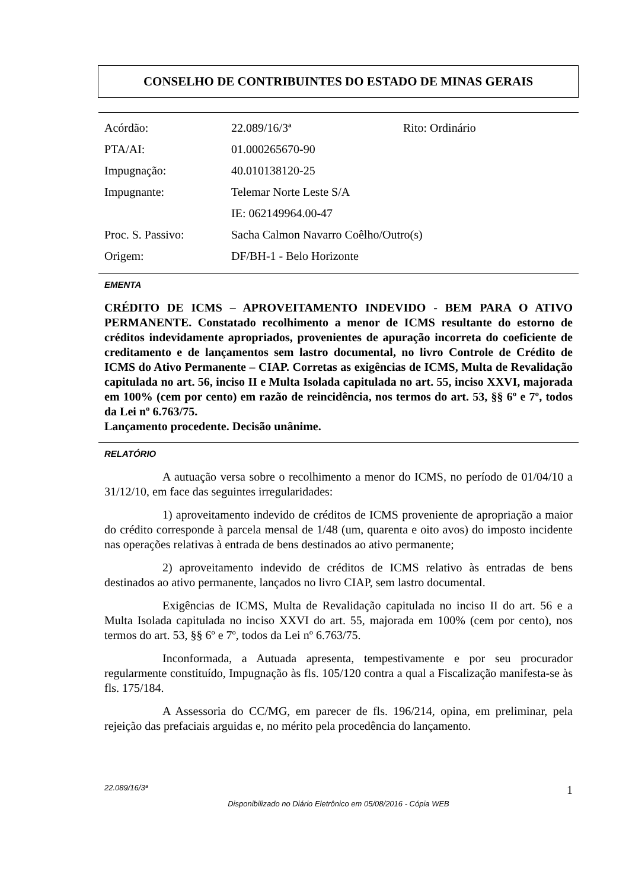CONSELHO DE CONTRIBUINTES DO ESTADO DE MINAS GERAIS
| Acórdão: | 22.089/16/3ª | Rito: Ordinário |
| PTA/AI: | 01.000265670-90 | |
| Impugnação: | 40.010138120-25 | |
| Impugnante: | Telemar Norte Leste S/A | |
| | IE: 062149964.00-47 | |
| Proc. S. Passivo: | Sacha Calmon Navarro Coêlho/Outro(s) | |
| Origem: | DF/BH-1 - Belo Horizonte | |
EMENTA
CRÉDITO DE ICMS – APROVEITAMENTO INDEVIDO - BEM PARA O ATIVO PERMANENTE. Constatado recolhimento a menor de ICMS resultante do estorno de créditos indevidamente apropriados, provenientes de apuração incorreta do coeficiente de creditamento e de lançamentos sem lastro documental, no livro Controle de Crédito de ICMS do Ativo Permanente – CIAP. Corretas as exigências de ICMS, Multa de Revalidação capitulada no art. 56, inciso II e Multa Isolada capitulada no art. 55, inciso XXVI, majorada em 100% (cem por cento) em razão de reincidência, nos termos do art. 53, §§ 6º e 7º, todos da Lei nº 6.763/75.
Lançamento procedente. Decisão unânime.
RELATÓRIO
A autuação versa sobre o recolhimento a menor do ICMS, no período de 01/04/10 a 31/12/10, em face das seguintes irregularidades:
1) aproveitamento indevido de créditos de ICMS proveniente de apropriação a maior do crédito corresponde à parcela mensal de 1/48 (um, quarenta e oito avos) do imposto incidente nas operações relativas à entrada de bens destinados ao ativo permanente;
2) aproveitamento indevido de créditos de ICMS relativo às entradas de bens destinados ao ativo permanente, lançados no livro CIAP, sem lastro documental.
Exigências de ICMS, Multa de Revalidação capitulada no inciso II do art. 56 e a Multa Isolada capitulada no inciso XXVI do art. 55, majorada em 100% (cem por cento), nos termos do art. 53, §§ 6º e 7º, todos da Lei nº 6.763/75.
Inconformada, a Autuada apresenta, tempestivamente e por seu procurador regularmente constituído, Impugnação às fls. 105/120 contra a qual a Fiscalização manifesta-se às fls. 175/184.
A Assessoria do CC/MG, em parecer de fls. 196/214, opina, em preliminar, pela rejeição das prefaciais arguidas e, no mérito pela procedência do lançamento.
22.089/16/3ª 1
Disponibilizado no Diário Eletrônico em 05/08/2016 - Cópia WEB